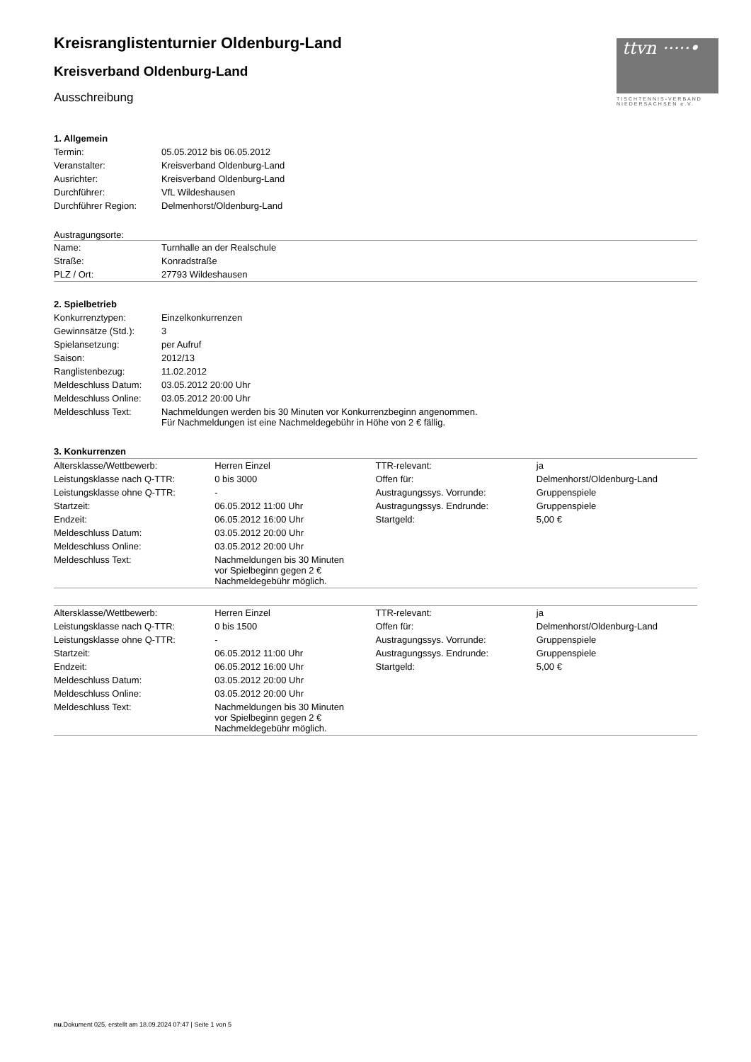ttvn ·····•
TISCHTENNIS-VERBAND NIEDERSACHSEN e.V.
Kreisranglistenturnier Oldenburg-Land
Kreisverband Oldenburg-Land
Ausschreibung
1. Allgemein
| Termin: | 05.05.2012 bis 06.05.2012 |
| Veranstalter: | Kreisverband Oldenburg-Land |
| Ausrichter: | Kreisverband Oldenburg-Land |
| Durchführer: | VfL Wildeshausen |
| Durchführer Region: | Delmenhorst/Oldenburg-Land |
Austragungsorte:
| Name: | Turnhalle an der Realschule |
| Straße: | Konradstraße |
| PLZ / Ort: | 27793 Wildeshausen |
2. Spielbetrieb
| Konkurrenztypen: | Einzelkonkurrenzen |
| Gewinnsätze (Std.): | 3 |
| Spielansetzung: | per Aufruf |
| Saison: | 2012/13 |
| Ranglistenbezug: | 11.02.2012 |
| Meldeschluss Datum: | 03.05.2012 20:00 Uhr |
| Meldeschluss Online: | 03.05.2012 20:00 Uhr |
| Meldeschluss Text: | Nachmeldungen werden bis 30 Minuten vor Konkurrenzbeginn angenommen. Für Nachmeldungen ist eine Nachmeldegebühr in Höhe von 2 € fällig. |
3. Konkurrenzen
| Altersklasse/Wettbewerb: | Herren Einzel | TTR-relevant: | ja |
| Leistungsklasse nach Q-TTR: | 0 bis 3000 | Offen für: | Delmenhorst/Oldenburg-Land |
| Leistungsklasse ohne Q-TTR: | - | Austragungssys. Vorrunde: | Gruppenspiele |
| Startzeit: | 06.05.2012 11:00 Uhr | Austragungssys. Endrunde: | Gruppenspiele |
| Endzeit: | 06.05.2012 16:00 Uhr | Startgeld: | 5,00 € |
| Meldeschluss Datum: | 03.05.2012 20:00 Uhr | | |
| Meldeschluss Online: | 03.05.2012 20:00 Uhr | | |
| Meldeschluss Text: | Nachmeldungen bis 30 Minuten vor Spielbeginn gegen 2 € Nachmeldegebühr möglich. | | |
| Altersklasse/Wettbewerb: | Herren Einzel | TTR-relevant: | ja |
| Leistungsklasse nach Q-TTR: | 0 bis 1500 | Offen für: | Delmenhorst/Oldenburg-Land |
| Leistungsklasse ohne Q-TTR: | - | Austragungssys. Vorrunde: | Gruppenspiele |
| Startzeit: | 06.05.2012 11:00 Uhr | Austragungssys. Endrunde: | Gruppenspiele |
| Endzeit: | 06.05.2012 16:00 Uhr | Startgeld: | 5,00 € |
| Meldeschluss Datum: | 03.05.2012 20:00 Uhr | | |
| Meldeschluss Online: | 03.05.2012 20:00 Uhr | | |
| Meldeschluss Text: | Nachmeldungen bis 30 Minuten vor Spielbeginn gegen 2 € Nachmeldegebühr möglich. | | |
nu.Dokument 025, erstellt am 18.09.2024 07:47 | Seite 1 von 5